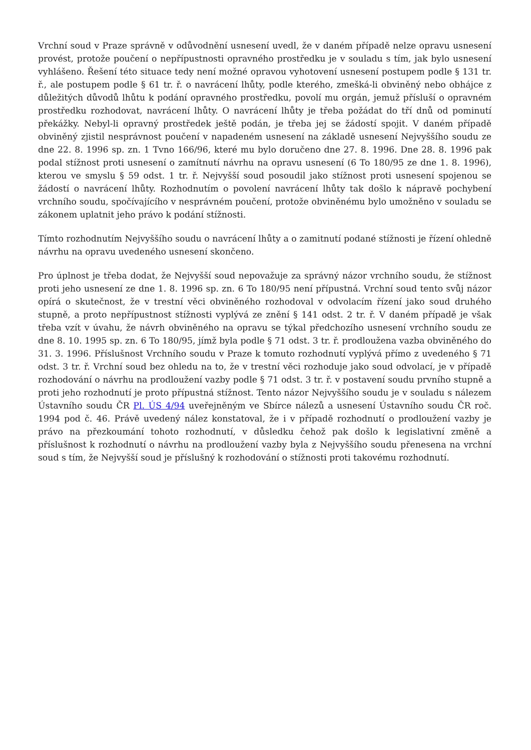Vrchní soud v Praze správně v odůvodnění usnesení uvedl, že v daném případě nelze opravu usnesení provést, protože poučení o nepřípustnosti opravného prostředku je v souladu s tím, jak bylo usnesení vyhlášeno. Řešení této situace tedy není možné opravou vyhotovení usnesení postupem podle § 131 tr. ř., ale postupem podle § 61 tr. ř. o navrácení lhůty, podle kterého, zmešká-li obviněný nebo obhájce z důležitých důvodů lhůtu k podání opravného prostředku, povolí mu orgán, jemuž přísluší o opravném prostředku rozhodovat, navrácení lhůty. O navrácení lhůty je třeba požádat do tří dnů od pominutí překážky. Nebyl-li opravný prostředek ještě podán, je třeba jej se žádostí spojit. V daném případě obviněný zjistil nesprávnost poučení v napadeném usnesení na základě usnesení Nejvyššího soudu ze dne 22. 8. 1996 sp. zn. 1 Tvno 166/96, které mu bylo doručeno dne 27. 8. 1996. Dne 28. 8. 1996 pak podal stížnost proti usnesení o zamítnutí návrhu na opravu usnesení (6 To 180/95 ze dne 1. 8. 1996), kterou ve smyslu § 59 odst. 1 tr. ř. Nejvyšší soud posoudil jako stížnost proti usnesení spojenou se žádostí o navrácení lhůty. Rozhodnutím o povolení navrácení lhůty tak došlo k nápravě pochybení vrchního soudu, spočívajícího v nesprávném poučení, protože obviněnému bylo umožněno v souladu se zákonem uplatnit jeho právo k podání stížnosti.
Tímto rozhodnutím Nejvyššího soudu o navrácení lhůty a o zamitnutí podané stížnosti je řízení ohledně návrhu na opravu uvedeného usnesení skončeno.
Pro úplnost je třeba dodat, že Nejvyšší soud nepovažuje za správný názor vrchního soudu, že stížnost proti jeho usnesení ze dne 1. 8. 1996 sp. zn. 6 To 180/95 není přípustná. Vrchní soud tento svůj názor opírá o skutečnost, že v trestní věci obviněného rozhodoval v odvolacím řízení jako soud druhého stupně, a proto nepřípustnost stížnosti vyplývá ze znění § 141 odst. 2 tr. ř. V daném případě je však třeba vzít v úvahu, že návrh obviněného na opravu se týkal předchozího usnesení vrchního soudu ze dne 8. 10. 1995 sp. zn. 6 To 180/95, jímž byla podle § 71 odst. 3 tr. ř. prodloužena vazba obviněného do 31. 3. 1996. Příslušnost Vrchního soudu v Praze k tomuto rozhodnutí vyplývá přímo z uvedeného § 71 odst. 3 tr. ř. Vrchní soud bez ohledu na to, že v trestní věci rozhoduje jako soud odvolací, je v případě rozhodování o návrhu na prodloužení vazby podle § 71 odst. 3 tr. ř. v postavení soudu prvního stupně a proti jeho rozhodnutí je proto přípustná stížnost. Tento názor Nejvyššího soudu je v souladu s nálezem Ústavního soudu ČR Pl. ÚS 4/94 uveřejněným ve Sbírce nálezů a usnesení Ústavního soudu ČR roč. 1994 pod č. 46. Právě uvedený nález konstatoval, že i v případě rozhodnutí o prodloužení vazby je právo na přezkoumání tohoto rozhodnutí, v důsledku čehož pak došlo k legislativní změně a příslušnost k rozhodnutí o návrhu na prodloužení vazby byla z Nejvyššího soudu přenesena na vrchní soud s tím, že Nejvyšší soud je příslušný k rozhodování o stížnosti proti takovému rozhodnutí.